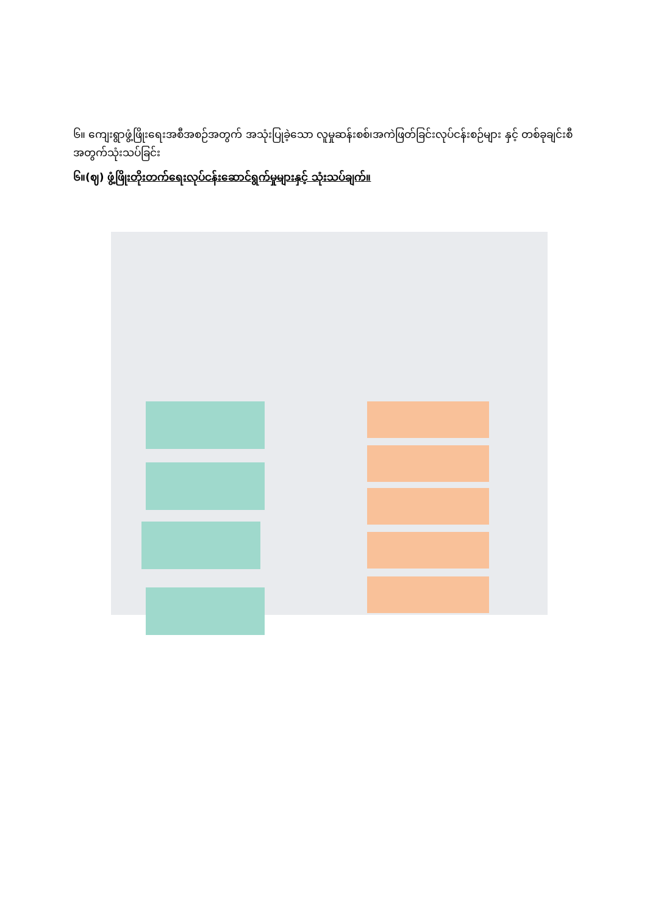၆။ ကျေးရွာဖွံ့ဖြိုးရေးအစီအစဉ်အတွက် အသုံးပြုခဲ့သော လူမှုဆန်းစစ်၊အကဲဖြတ်ခြင်းလုပ်ငန်းစဉ်များ နှင့် တစ်ခုချင်းစီအတွက်သုံးသပ်ခြင်း
၆။(ဈ) ဖွံ့ဖြိုးတိုးတက်ရေးလုပ်ငန်းဆောင်ရွက်မှုများနှင့် သုံးသပ်ချက်။